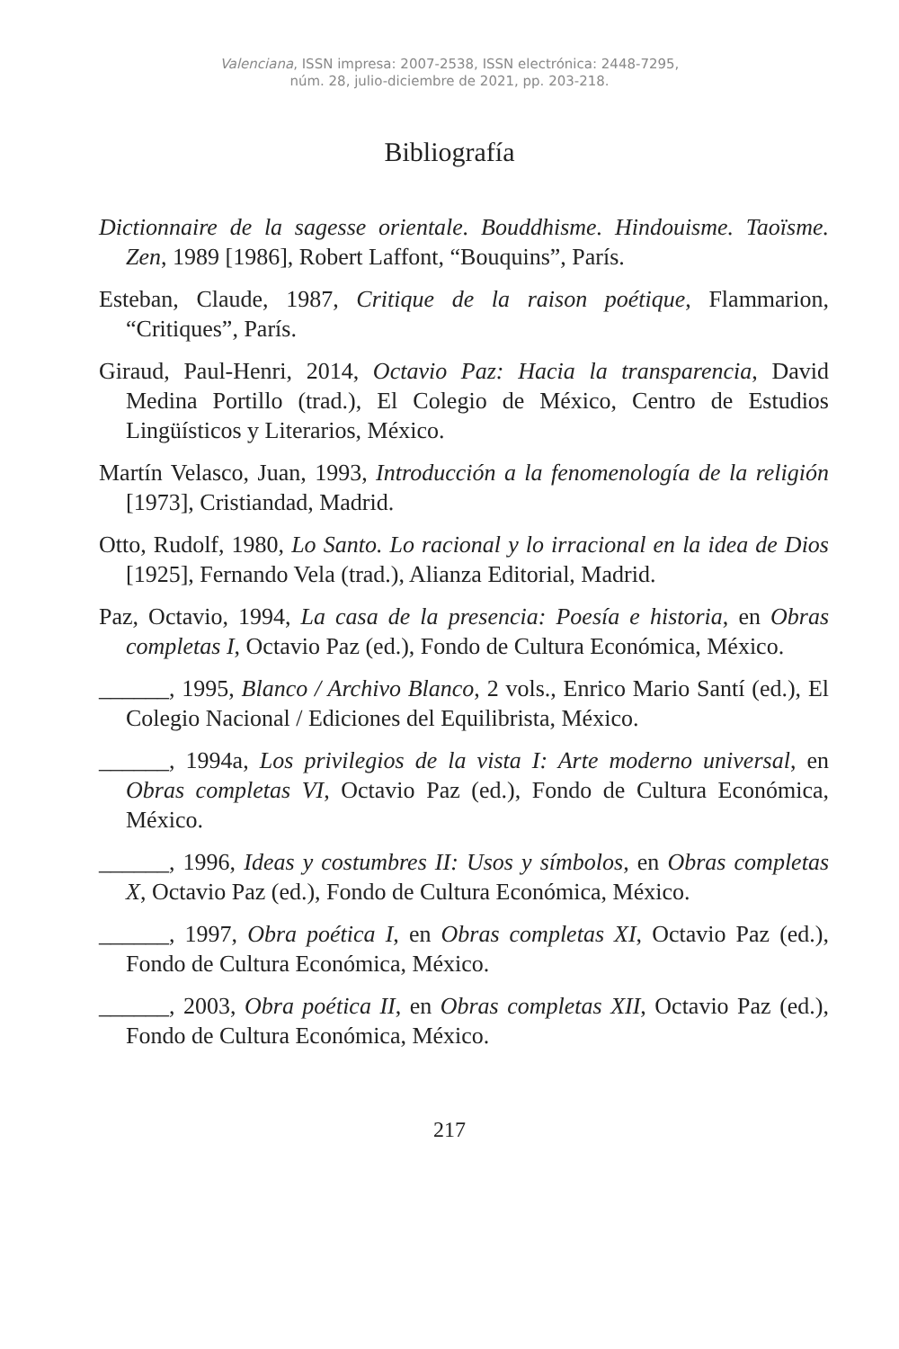Valenciana, ISSN impresa: 2007-2538, ISSN electrónica: 2448-7295,
núm. 28, julio-diciembre de 2021, pp. 203-218.
Bibliografía
Dictionnaire de la sagesse orientale. Bouddhisme. Hindouisme. Taoïsme. Zen, 1989 [1986], Robert Laffont, “Bouquins”, París.
Esteban, Claude, 1987, Critique de la raison poétique, Flammarion, “Critiques”, París.
Giraud, Paul-Henri, 2014, Octavio Paz: Hacia la transparencia, David Medina Portillo (trad.), El Colegio de México, Centro de Estudios Lingüísticos y Literarios, México.
Martín Velasco, Juan, 1993, Introducción a la fenomenología de la religión [1973], Cristiandad, Madrid.
Otto, Rudolf, 1980, Lo Santo. Lo racional y lo irracional en la idea de Dios [1925], Fernando Vela (trad.), Alianza Editorial, Madrid.
Paz, Octavio, 1994, La casa de la presencia: Poesía e historia, en Obras completas I, Octavio Paz (ed.), Fondo de Cultura Económica, México.
______, 1995, Blanco / Archivo Blanco, 2 vols., Enrico Mario Santí (ed.), El Colegio Nacional / Ediciones del Equilibrista, México.
______, 1994a, Los privilegios de la vista I: Arte moderno universal, en Obras completas VI, Octavio Paz (ed.), Fondo de Cultura Económica, México.
______, 1996, Ideas y costumbres II: Usos y símbolos, en Obras completas X, Octavio Paz (ed.), Fondo de Cultura Económica, México.
______, 1997, Obra poética I, en Obras completas XI, Octavio Paz (ed.), Fondo de Cultura Económica, México.
______, 2003, Obra poética II, en Obras completas XII, Octavio Paz (ed.), Fondo de Cultura Económica, México.
217